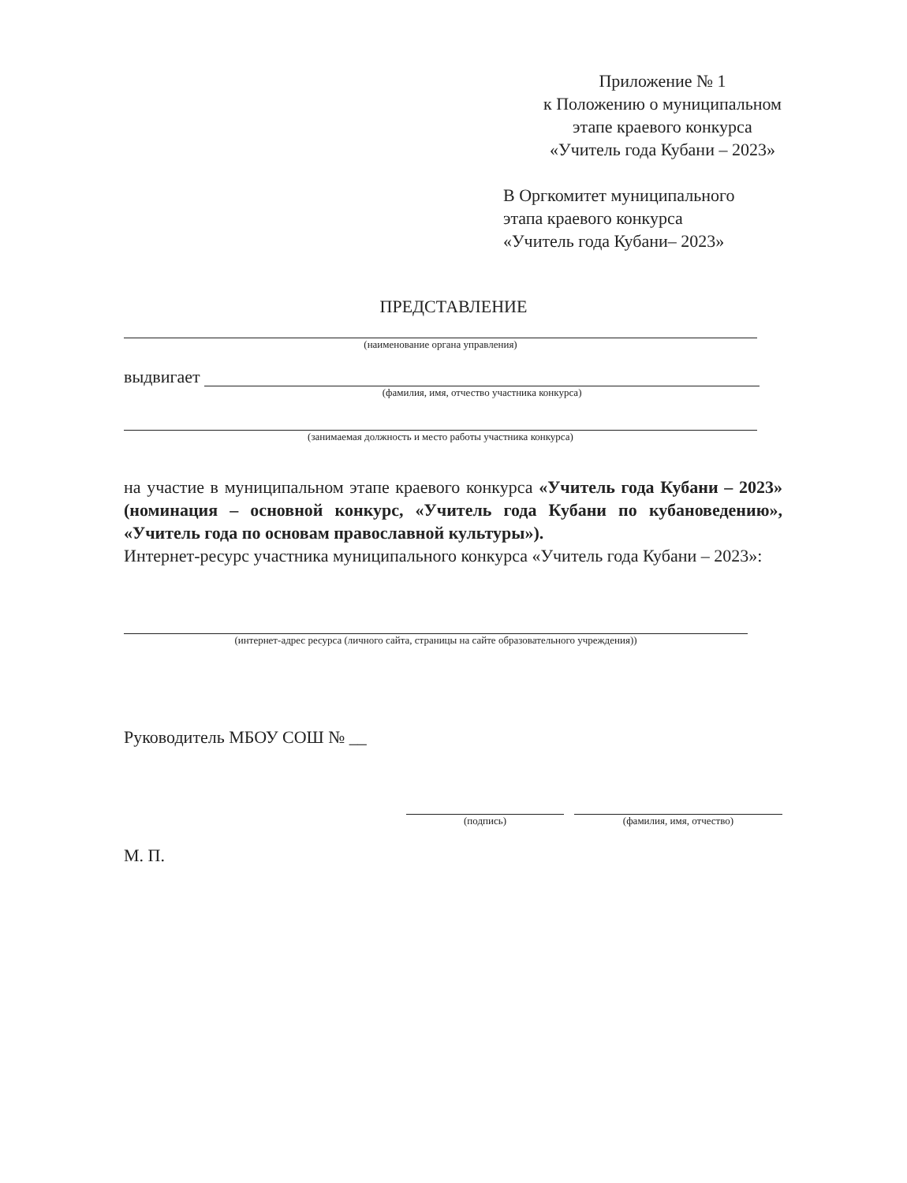Приложение № 1
к Положению о муниципальном
этапе краевого конкурса
«Учитель года Кубани – 2023»
В Оргкомитет муниципального
этапа краевого конкурса
«Учитель года Кубани– 2023»
ПРЕДСТАВЛЕНИЕ
(наименование органа управления)
выдвигает
(фамилия, имя, отчество участника конкурса)
(занимаемая должность и место работы участника конкурса)
на участие в муниципальном этапе краевого конкурса «Учитель года Кубани – 2023» (номинация – основной конкурс, «Учитель года Кубани по кубановедению», «Учитель года по основам православной культуры»).
Интернет-ресурс участника муниципального конкурса «Учитель года Кубани – 2023»:
(интернет-адрес ресурса (личного сайта, страницы на сайте образовательного учреждения))
Руководитель МБОУ СОШ № __
(подпись)
(фамилия, имя, отчество)
М. П.